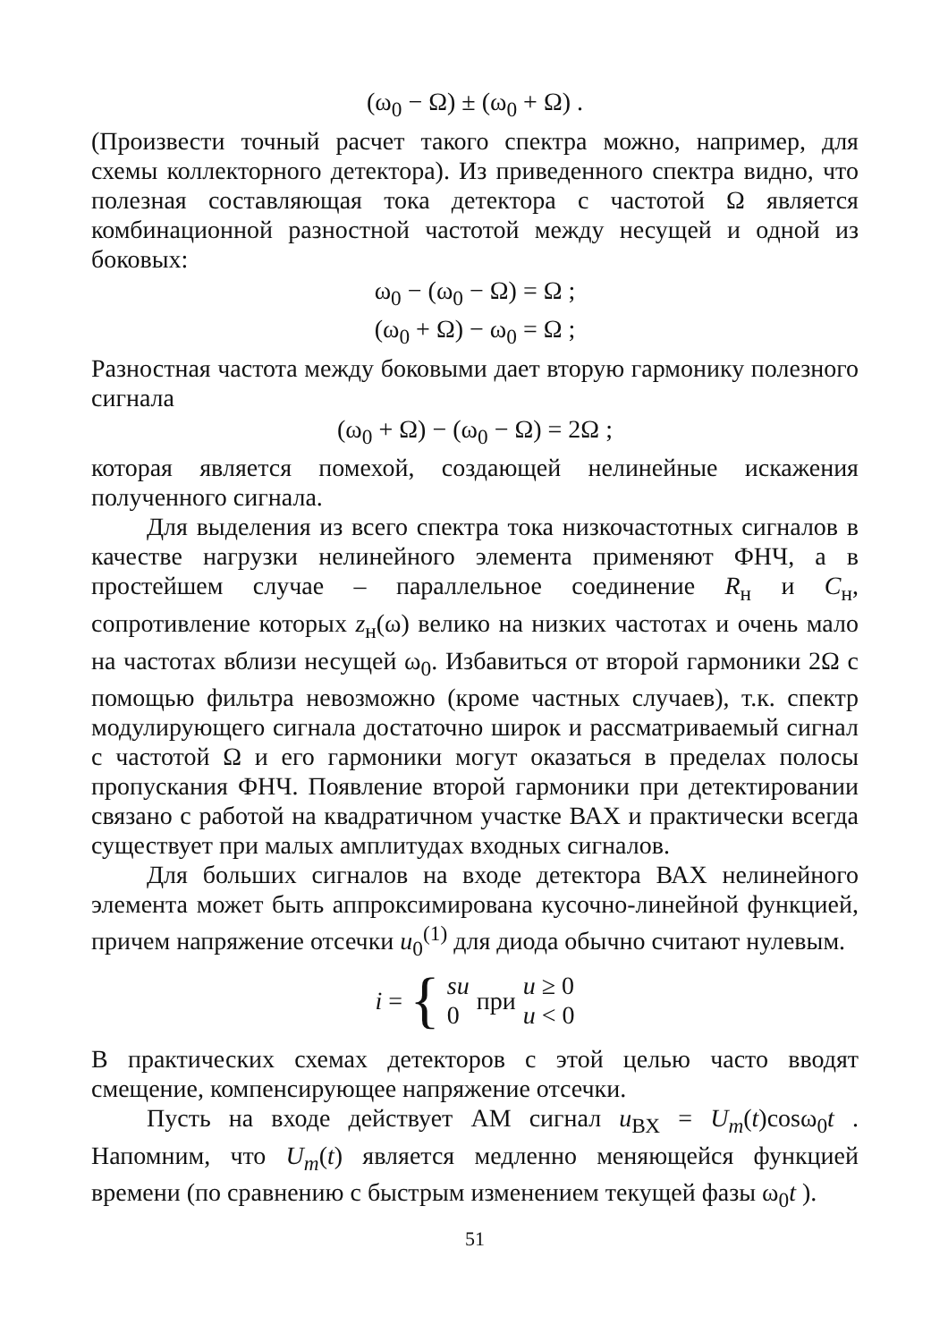(ω<sub>0</sub> − Ω) ± (ω<sub>0</sub> + Ω) .
(Произвести точный расчет такого спектра можно, например, для схемы коллекторного детектора). Из приведенного спектра видно, что полезная составляющая тока детектора с частотой Ω является комбинационной разностной частотой между несущей и одной из боковых:
ω<sub>0</sub> − (ω<sub>0</sub> − Ω) = Ω ;
(ω<sub>0</sub> + Ω) − ω<sub>0</sub> = Ω ;
Разностная частота между боковыми дает вторую гармонику полезного сигнала
(ω<sub>0</sub> + Ω) − (ω<sub>0</sub> − Ω) = 2Ω ;
которая является помехой, создающей нелинейные искажения полученного сигнала.
Для выделения из всего спектра тока низкочастотных сигналов в качестве нагрузки нелинейного элемента применяют ФНЧ, а в простейшем случае – параллельное соединение R<sub>н</sub> и C<sub>н</sub>, сопротивление которых z<sub>н</sub>(ω) велико на низких частотах и очень мало на частотах вблизи несущей ω<sub>0</sub>. Избавиться от второй гармоники 2Ω с помощью фильтра невозможно (кроме частных случаев), т.к. спектр модулирующего сигнала достаточно широк и рассматриваемый сигнал с частотой Ω и его гармоники могут оказаться в пределах полосы пропускания ФНЧ. Появление второй гармоники при детектировании связано с работой на квадратичном участке ВАХ и практически всегда существует при малых амплитудах входных сигналов.
Для больших сигналов на входе детектора ВАХ нелинейного элемента может быть аппроксимирована кусочно-линейной функцией, причем напряжение отсечки u<sub>0</sub><sup>(1)</sup> для диода обычно считают нулевым.
i = { su
0 при u ≥ 0
u < 0
В практических схемах детекторов с этой целью часто вводят смещение, компенсирующее напряжение отсечки.
Пусть на входе действует АМ сигнал u<sub>ВХ</sub> = U<sub>m</sub>(t)cosω<sub>0</sub>t . Напомним, что U<sub>m</sub>(t) является медленно меняющейся функцией времени (по сравнению с быстрым изменением текущей фазы ω<sub>0</sub>t ).
51